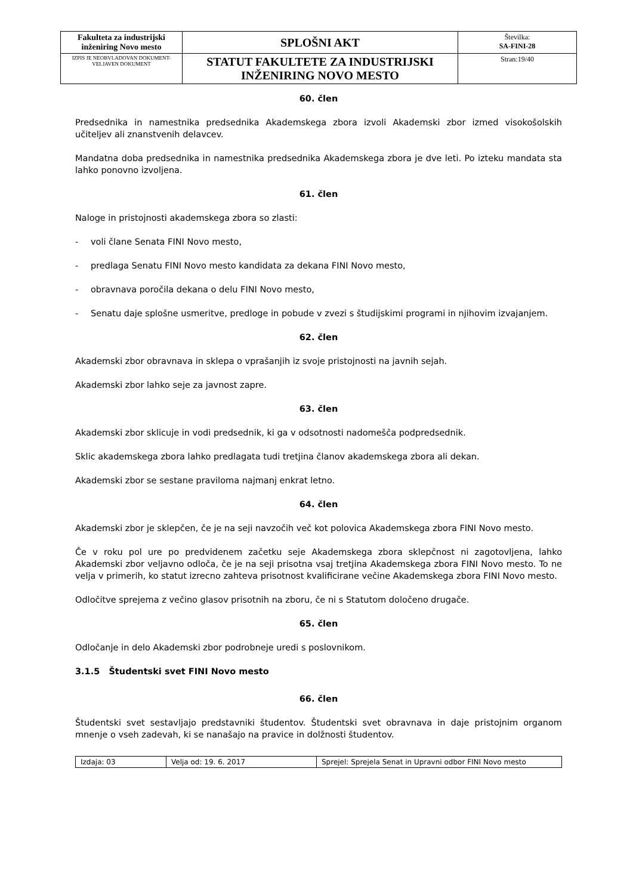| Fakulteta za industrijski inženiring Novo mesto | SPLOŠNI AKT | Številka: SA-FINI-28 |
| IZPIS JE NEOBVLADOVAN DOKUMENT-VELJAVEN DOKUMENT | STATUT FAKULTETE ZA INDUSTRIJSKI INŽENIRING NOVO MESTO | Stran:19/40 |
60. člen
Predsednika in namestnika predsednika Akademskega zbora izvoli Akademski zbor izmed visokošolskih učiteljev ali znanstvenih delavcev.
Mandatna doba predsednika in namestnika predsednika Akademskega zbora je dve leti. Po izteku mandata sta lahko ponovno izvoljena.
61. člen
Naloge in pristojnosti akademskega zbora so zlasti:
- voli člane Senata FINI Novo mesto,
- predlaga Senatu FINI Novo mesto kandidata za dekana FINI Novo mesto,
- obravnava poročila dekana o delu FINI Novo mesto,
- Senatu daje splošne usmeritve, predloge in pobude v zvezi s študijskimi programi in njihovim izvajanjem.
62. člen
Akademski zbor obravnava in sklepa o vprašanjih iz svoje pristojnosti na javnih sejah.
Akademski zbor lahko seje za javnost zapre.
63. člen
Akademski zbor sklicuje in vodi predsednik, ki ga v odsotnosti nadomešča podpredsednik.
Sklic akademskega zbora lahko predlagata tudi tretjina članov akademskega zbora ali dekan.
Akademski zbor se sestane praviloma najmanj enkrat letno.
64. člen
Akademski zbor je sklepčen, če je na seji navzočih več kot polovica Akademskega zbora FINI Novo mesto.
Če v roku pol ure po predvidenem začetku seje Akademskega zbora sklepčnost ni zagotovljena, lahko Akademski zbor veljavno odloča, če je na seji prisotna vsaj tretjina Akademskega zbora FINI Novo mesto. To ne velja v primerih, ko statut izrecno zahteva prisotnost kvalificirane večine Akademskega zbora FINI Novo mesto.
Odločitve sprejema z večino glasov prisotnih na zboru, če ni s Statutom določeno drugače.
65. člen
Odločanje in delo Akademski zbor podrobneje uredi s poslovnikom.
3.1.5 Študentski svet FINI Novo mesto
66. člen
Študentski svet sestavljajo predstavniki študentov. Študentski svet obravnava in daje pristojnim organom mnenje o vseh zadevah, ki se nanašajo na pravice in dolžnosti študentov.
| Izdaja: 03 | Velja od: 19. 6. 2017 | Sprejel: Sprejela Senat in Upravni odbor FINI Novo mesto |